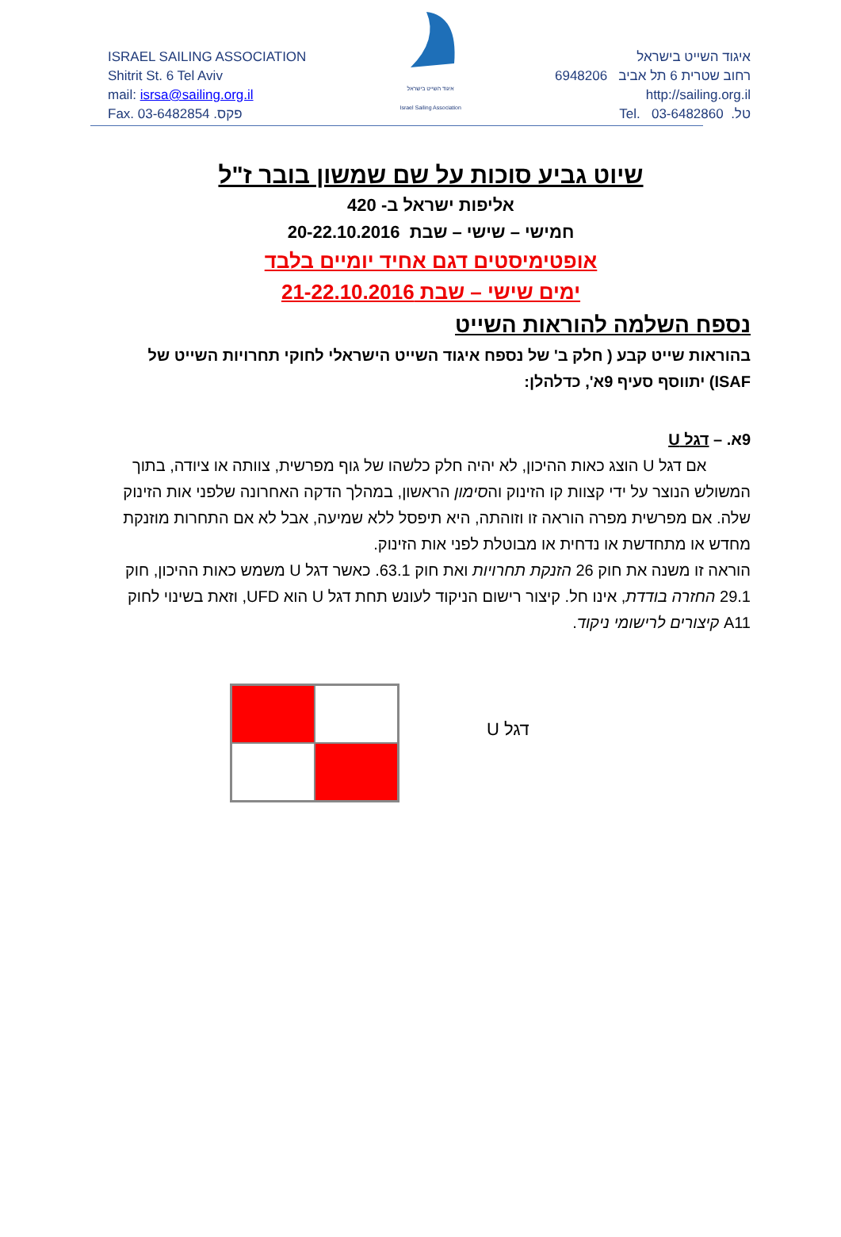ISRAEL SAILING ASSOCIATION
Shitrit St. 6 Tel Aviv
mail: isrsa@sailing.org.il
Fax. 03-6482854 .פקס
איגוד השייט בישראל
Israel Sailing Association
איגוד השייט בישראל
רחוב שטרית 6 תל אביב 6948206
http://sailing.org.il
טל. 03-6482860 .Tel
שיוט גביע סוכות על שם שמשון בובר ז"ל
אליפות ישראל ב- 420
חמישי – שישי – שבת 20-22.10.2016
אופטימיסטים דגם אחיד יומיים בלבד
ימים שישי – שבת 21-22.10.2016
נספח השלמה להוראות השייט
בהוראות שייט קבע ( חלק ב' של נספח איגוד השייט הישראלי לחוקי תחרויות השייט של ISAF) יתווסף סעיף 9א', כדלהלן:
9א. – דגל U
אם דגל U הוצג כאות ההיכון, לא יהיה חלק כלשהו של גוף מפרשית, צוותה או ציודה, בתוך המשולש הנוצר על ידי קצוות קו הזינוק והסימון הראשון, במהלך הדקה האחרונה שלפני אות הזינוק שלה. אם מפרשית מפרה הוראה זו וזוהתה, היא תיפסל ללא שמיעה, אבל לא אם התחרות מוזנקת מחדש או מתחדשת או נדחית או מבוטלת לפני אות הזינוק.
הוראה זו משנה את חוק 26 הזנקת תחרויות ואת חוק 63.1. כאשר דגל U משמש כאות ההיכון, חוק 29.1 החזרה בודדת, אינו חל. קיצור רישום הניקוד לעונש תחת דגל U הוא UFD, וזאת בשינוי לחוק A11 קיצורים לרישומי ניקוד.
דגל U